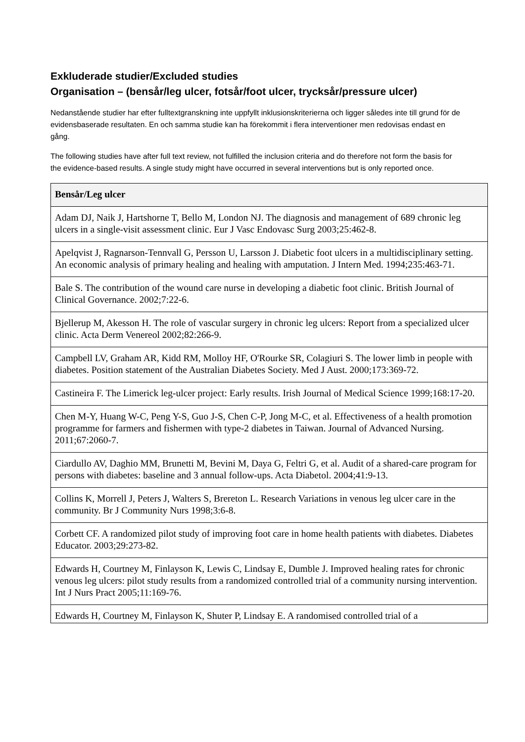Exkluderade studier/Excluded studies
Organisation – (bensår/leg ulcer, fotsår/foot ulcer, trycksår/pressure ulcer)
Nedanstående studier har efter fulltextgranskning inte uppfyllt inklusionskriterierna och ligger således inte till grund för de evidensbaserade resultaten. En och samma studie kan ha förekommit i flera interventioner men redovisas endast en gång.
The following studies have after full text review, not fulfilled the inclusion criteria and do therefore not form the basis for the evidence-based results. A single study might have occurred in several interventions but is only reported once.
| Bensår/Leg ulcer |
| --- |
| Adam DJ, Naik J, Hartshorne T, Bello M, London NJ. The diagnosis and management of 689 chronic leg ulcers in a single-visit assessment clinic. Eur J Vasc Endovasc Surg 2003;25:462-8. |
| Apelqvist J, Ragnarson-Tennvall G, Persson U, Larsson J. Diabetic foot ulcers in a multidisciplinary setting. An economic analysis of primary healing and healing with amputation. J Intern Med. 1994;235:463-71. |
| Bale S. The contribution of the wound care nurse in developing a diabetic foot clinic. British Journal of Clinical Governance. 2002;7:22-6. |
| Bjellerup M, Akesson H. The role of vascular surgery in chronic leg ulcers: Report from a specialized ulcer clinic. Acta Derm Venereol 2002;82:266-9. |
| Campbell LV, Graham AR, Kidd RM, Molloy HF, O'Rourke SR, Colagiuri S. The lower limb in people with diabetes. Position statement of the Australian Diabetes Society. Med J Aust. 2000;173:369-72. |
| Castineira F. The Limerick leg-ulcer project: Early results. Irish Journal of Medical Science 1999;168:17-20. |
| Chen M-Y, Huang W-C, Peng Y-S, Guo J-S, Chen C-P, Jong M-C, et al. Effectiveness of a health promotion programme for farmers and fishermen with type-2 diabetes in Taiwan. Journal of Advanced Nursing. 2011;67:2060-7. |
| Ciardullo AV, Daghio MM, Brunetti M, Bevini M, Daya G, Feltri G, et al. Audit of a shared-care program for persons with diabetes: baseline and 3 annual follow-ups. Acta Diabetol. 2004;41:9-13. |
| Collins K, Morrell J, Peters J, Walters S, Brereton L. Research Variations in venous leg ulcer care in the community. Br J Community Nurs 1998;3:6-8. |
| Corbett CF. A randomized pilot study of improving foot care in home health patients with diabetes. Diabetes Educator. 2003;29:273-82. |
| Edwards H, Courtney M, Finlayson K, Lewis C, Lindsay E, Dumble J. Improved healing rates for chronic venous leg ulcers: pilot study results from a randomized controlled trial of a community nursing intervention. Int J Nurs Pract 2005;11:169-76. |
| Edwards H, Courtney M, Finlayson K, Shuter P, Lindsay E. A randomised controlled trial of a |